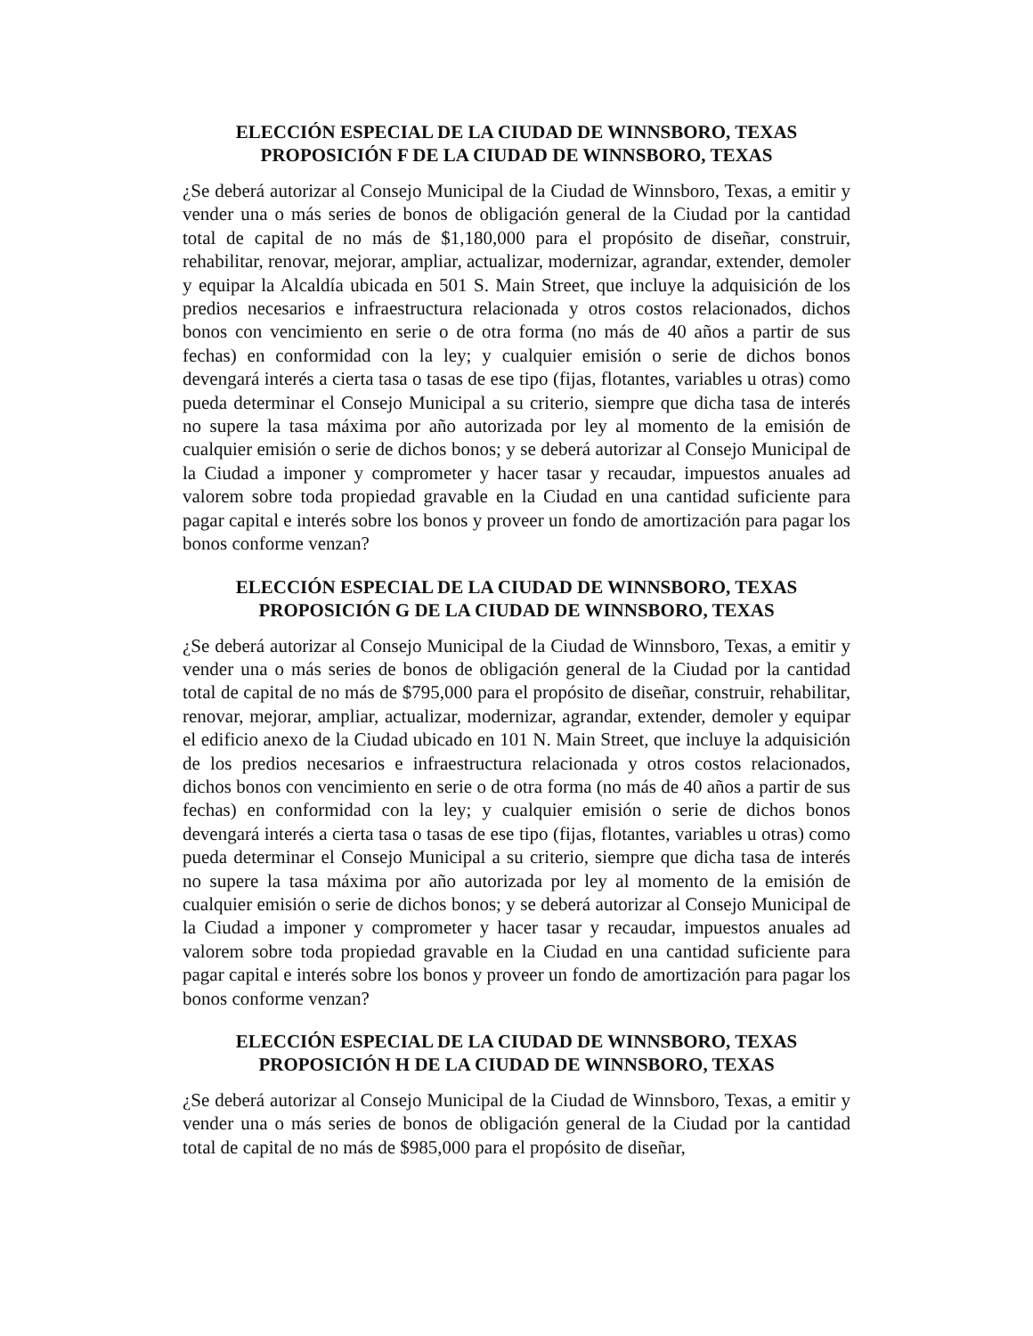ELECCIÓN ESPECIAL DE LA CIUDAD DE WINNSBORO, TEXAS
PROPOSICIÓN F DE LA CIUDAD DE WINNSBORO, TEXAS
¿Se deberá autorizar al Consejo Municipal de la Ciudad de Winnsboro, Texas, a emitir y vender una o más series de bonos de obligación general de la Ciudad por la cantidad total de capital de no más de $1,180,000 para el propósito de diseñar, construir, rehabilitar, renovar, mejorar, ampliar, actualizar, modernizar, agrandar, extender, demoler y equipar la Alcaldía ubicada en 501 S. Main Street, que incluye la adquisición de los predios necesarios e infraestructura relacionada y otros costos relacionados, dichos bonos con vencimiento en serie o de otra forma (no más de 40 años a partir de sus fechas) en conformidad con la ley; y cualquier emisión o serie de dichos bonos devengará interés a cierta tasa o tasas de ese tipo (fijas, flotantes, variables u otras) como pueda determinar el Consejo Municipal a su criterio, siempre que dicha tasa de interés no supere la tasa máxima por año autorizada por ley al momento de la emisión de cualquier emisión o serie de dichos bonos; y se deberá autorizar al Consejo Municipal de la Ciudad a imponer y comprometer y hacer tasar y recaudar, impuestos anuales ad valorem sobre toda propiedad gravable en la Ciudad en una cantidad suficiente para pagar capital e interés sobre los bonos y proveer un fondo de amortización para pagar los bonos conforme venzan?
ELECCIÓN ESPECIAL DE LA CIUDAD DE WINNSBORO, TEXAS
PROPOSICIÓN G DE LA CIUDAD DE WINNSBORO, TEXAS
¿Se deberá autorizar al Consejo Municipal de la Ciudad de Winnsboro, Texas, a emitir y vender una o más series de bonos de obligación general de la Ciudad por la cantidad total de capital de no más de $795,000 para el propósito de diseñar, construir, rehabilitar, renovar, mejorar, ampliar, actualizar, modernizar, agrandar, extender, demoler y equipar el edificio anexo de la Ciudad ubicado en 101 N. Main Street, que incluye la adquisición de los predios necesarios e infraestructura relacionada y otros costos relacionados, dichos bonos con vencimiento en serie o de otra forma (no más de 40 años a partir de sus fechas) en conformidad con la ley; y cualquier emisión o serie de dichos bonos devengará interés a cierta tasa o tasas de ese tipo (fijas, flotantes, variables u otras) como pueda determinar el Consejo Municipal a su criterio, siempre que dicha tasa de interés no supere la tasa máxima por año autorizada por ley al momento de la emisión de cualquier emisión o serie de dichos bonos; y se deberá autorizar al Consejo Municipal de la Ciudad a imponer y comprometer y hacer tasar y recaudar, impuestos anuales ad valorem sobre toda propiedad gravable en la Ciudad en una cantidad suficiente para pagar capital e interés sobre los bonos y proveer un fondo de amortización para pagar los bonos conforme venzan?
ELECCIÓN ESPECIAL DE LA CIUDAD DE WINNSBORO, TEXAS
PROPOSICIÓN H DE LA CIUDAD DE WINNSBORO, TEXAS
¿Se deberá autorizar al Consejo Municipal de la Ciudad de Winnsboro, Texas, a emitir y vender una o más series de bonos de obligación general de la Ciudad por la cantidad total de capital de no más de $985,000 para el propósito de diseñar,